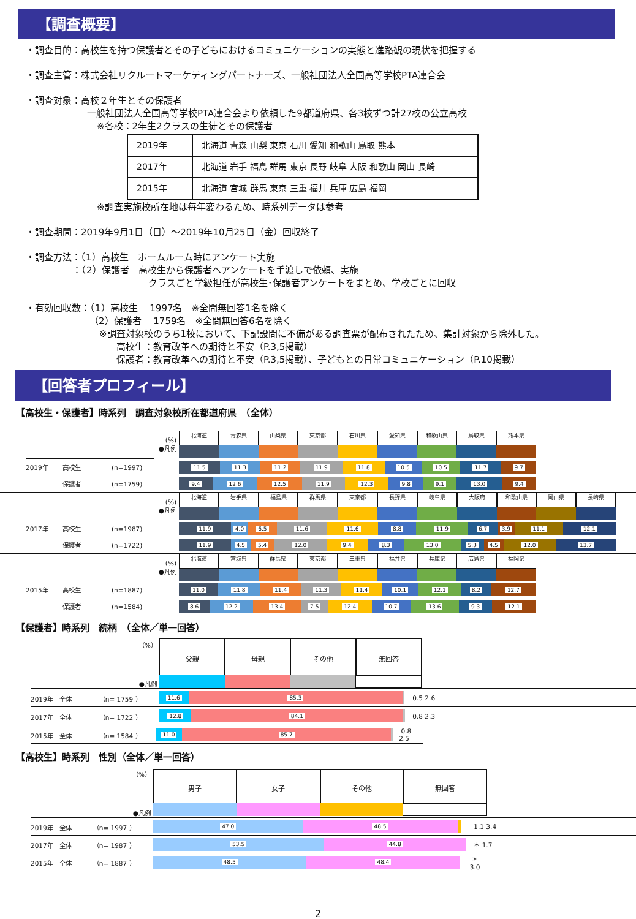【調査概要】
・調査目的：高校生を持つ保護者とその子どもにおけるコミュニケーションの実態と進路観の現状を把握する
・調査主管：株式会社リクルートマーケティングパートナーズ、一般社団法人全国高等学校PTA連合会
・調査対象：高校２年生とその保護者
一般社団法人全国高等学校PTA連合会より依頼した9都道府県、各3校ずつ計27校の公立高校
※各校：2年生2クラスの生徒とその保護者
| 2019年 | 北海道 青森 山梨 東京 石川 愛知 和歌山 鳥取 熊本 |
| 2017年 | 北海道 岩手 福島 群馬 東京 長野 岐阜 大阪 和歌山 岡山 長崎 |
| 2015年 | 北海道 宮城 群馬 東京 三重 福井 兵庫 広島 福岡 |
※調査実施校所在地は毎年変わるため、時系列データは参考
・調査期間：2019年9月1日（日）～2019年10月25日（金）回収終了
・調査方法：（1）高校生　ホームルーム時にアンケート実施
：（2）保護者　高校生から保護者へアンケートを手渡しで依頼、実施
クラスごと学級担任が高校生･保護者アンケートをまとめ、学校ごとに回収
・有効回収数：（1）高校生　 1997名　※全問無回答1名を除く
（2）保護者　 1759名　※全問無回答6名を除く
※調査対象校のうち1校において、下記設問に不備がある調査票が配布されたため、集計対象から除外した。
高校生：教育改革への期待と不安（P.3,5掲載）
保護者：教育改革への期待と不安（P.3,5掲載）、子どもとの日常コミュニケーション（P.10掲載）
【回答者プロフィール】
【高校生・保護者】時系列　調査対象校所在都道府県　（全体）
(%)
●凡例
北海道 青森県 山梨県 東京都 石川県 愛知県 和歌山県 鳥取県 熊本県
2019年 高校生 (n=1997)
11.5 11.3 11.2 11.9 11.8 10.5 10.5 11.7 9.7
保護者 (n=1759)
9.4 12.6 12.5 11.9 12.3 9.8 9.1 13.0 9.4
(%)
●凡例
北海道 岩手県 福島県 群馬県 東京都 長野県 岐阜県 大阪府 和歌山県 岡山県 長崎県
2017年 高校生 (n=1987)
11.9 4.0 6.5 11.6 11.6 8.8 11.9 6.7 3.9 11.1 12.1
保護者 (n=1722)
11.9 4.5 5.4 12.0 9.4 8.3 13.0 5.3 4.5 12.0 13.7
(%)
●凡例
北海道 宮城県 群馬県 東京都 三重県 福井県 兵庫県 広島県 福岡県
2015年 高校生 (n=1887)
11.0 11.8 11.4 11.3 11.4 10.1 12.1 8.2 12.7
保護者 (n=1584)
8.6 12.2 13.4 7.5 12.4 10.7 13.6 9.3 12.1
【保護者】時系列　続柄　（全体／単一回答）
（%）
●凡例
父親 母親 その他 無回答
2019年　全体　　　　　（n= 1759 ）
11.6 85.3
0.5 2.6
2017年　全体　　　　　（n= 1722 ）
12.8 84.1
0.8 2.3
2015年　全体　　　　　（n= 1584 ）
11.0 85.7
0.8 2.5
【高校生】時系列　性別（全体／単一回答）
（%）
●凡例
男子 女子 その他 無回答
2019年　全体　　　　（n= 1997 ）
47.0 48.5
1.1 3.4
2017年　全体　　　　（n= 1987 ）
53.5 44.8
＊ 1.7
2015年　全体　　　　（n= 1887 ）
48.5 48.4
＊ 3.0
2